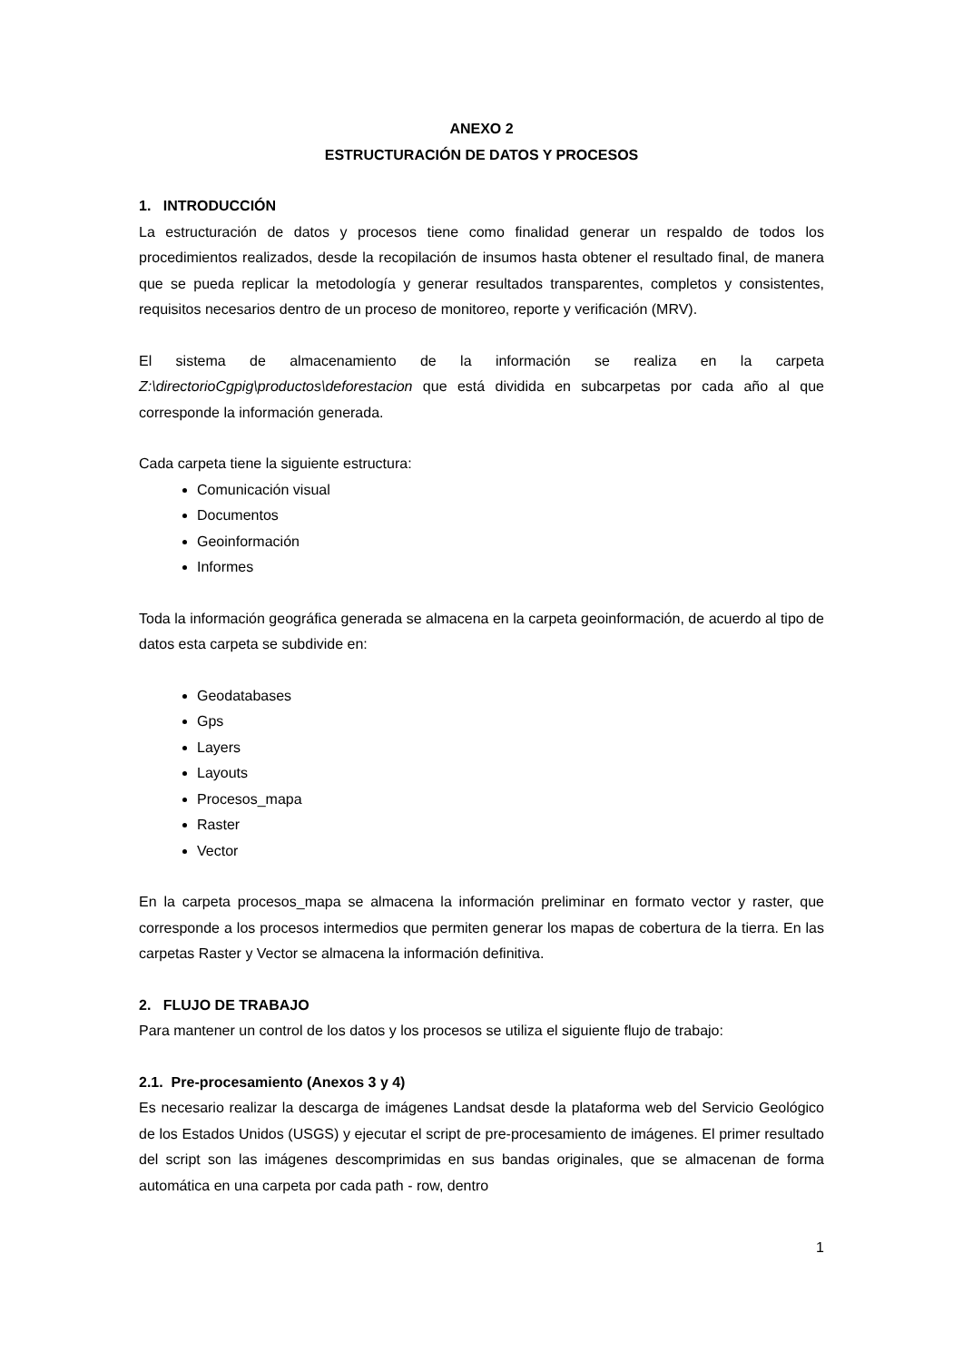ANEXO 2
ESTRUCTURACIÓN DE DATOS Y PROCESOS
1. INTRODUCCIÓN
La estructuración de datos y procesos tiene como finalidad generar un respaldo de todos los procedimientos realizados, desde la recopilación de insumos hasta obtener el resultado final, de manera que se pueda replicar la metodología y generar resultados transparentes, completos y consistentes, requisitos necesarios dentro de un proceso de monitoreo, reporte y verificación (MRV).
El sistema de almacenamiento de la información se realiza en la carpeta Z:\directorioCgpig\productos\deforestacion que está dividida en subcarpetas por cada año al que corresponde la información generada.
Cada carpeta tiene la siguiente estructura:
Comunicación visual
Documentos
Geoinformación
Informes
Toda la información geográfica generada se almacena en la carpeta geoinformación, de acuerdo al tipo de datos esta carpeta se subdivide en:
Geodatabases
Gps
Layers
Layouts
Procesos_mapa
Raster
Vector
En la carpeta procesos_mapa se almacena la información preliminar en formato vector y raster, que corresponde a los procesos intermedios que permiten generar los mapas de cobertura de la tierra. En las carpetas Raster y Vector se almacena la información definitiva.
2. FLUJO DE TRABAJO
Para mantener un control de los datos y los procesos se utiliza el siguiente flujo de trabajo:
2.1. Pre-procesamiento (Anexos 3 y 4)
Es necesario realizar la descarga de imágenes Landsat desde la plataforma web del Servicio Geológico de los Estados Unidos (USGS) y ejecutar el script de pre-procesamiento de imágenes. El primer resultado del script son las imágenes descomprimidas en sus bandas originales, que se almacenan de forma automática en una carpeta por cada path - row, dentro
1